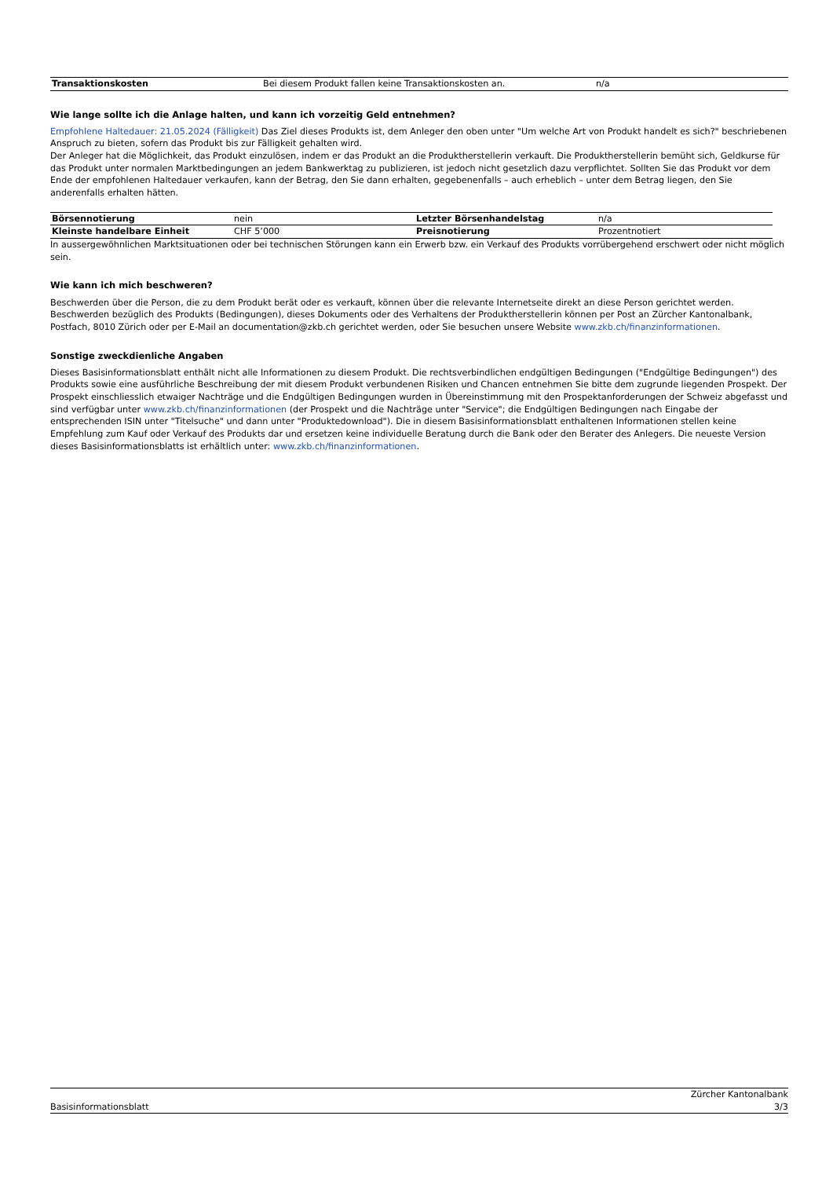| Transaktionskosten | Bei diesem Produkt fallen keine Transaktionskosten an. | n/a |
Wie lange sollte ich die Anlage halten, und kann ich vorzeitig Geld entnehmen?
Empfohlene Haltedauer: 21.05.2024 (Fälligkeit) Das Ziel dieses Produkts ist, dem Anleger den oben unter "Um welche Art von Produkt handelt es sich?" beschriebenen Anspruch zu bieten, sofern das Produkt bis zur Fälligkeit gehalten wird.
Der Anleger hat die Möglichkeit, das Produkt einzulösen, indem er das Produkt an die Produktherstellerin verkauft. Die Produktherstellerin bemüht sich, Geldkurse für das Produkt unter normalen Marktbedingungen an jedem Bankwerktag zu publizieren, ist jedoch nicht gesetzlich dazu verpflichtet. Sollten Sie das Produkt vor dem Ende der empfohlenen Haltedauer verkaufen, kann der Betrag, den Sie dann erhalten, gegebenenfalls – auch erheblich – unter dem Betrag liegen, den Sie anderenfalls erhalten hätten.
| Börsennotierung | nein | Letzter Börsenhandelstag | n/a |
| Kleinste handelbare Einheit | CHF 5’000 | Preisnotierung | Prozentnotiert |
In aussergewöhnlichen Marktsituationen oder bei technischen Störungen kann ein Erwerb bzw. ein Verkauf des Produkts vorrübergehend erschwert oder nicht möglich sein.
Wie kann ich mich beschweren?
Beschwerden über die Person, die zu dem Produkt berät oder es verkauft, können über die relevante Internetseite direkt an diese Person gerichtet werden. Beschwerden bezüglich des Produkts (Bedingungen), dieses Dokuments oder des Verhaltens der Produktherstellerin können per Post an Zürcher Kantonalbank, Postfach, 8010 Zürich oder per E-Mail an documentation@zkb.ch gerichtet werden, oder Sie besuchen unsere Website www.zkb.ch/finanzinformationen.
Sonstige zweckdienliche Angaben
Dieses Basisinformationsblatt enthält nicht alle Informationen zu diesem Produkt. Die rechtsverbindlichen endgültigen Bedingungen ("Endgültige Bedingungen") des Produkts sowie eine ausführliche Beschreibung der mit diesem Produkt verbundenen Risiken und Chancen entnehmen Sie bitte dem zugrunde liegenden Prospekt. Der Prospekt einschliesslich etwaiger Nachträge und die Endgültigen Bedingungen wurden in Übereinstimmung mit den Prospektanforderungen der Schweiz abgefasst und sind verfügbar unter www.zkb.ch/finanzinformationen (der Prospekt und die Nachträge unter "Service"; die Endgültigen Bedingungen nach Eingabe der entsprechenden ISIN unter "Titelsuche" und dann unter "Produktedownload"). Die in diesem Basisinformationsblatt enthaltenen Informationen stellen keine Empfehlung zum Kauf oder Verkauf des Produkts dar und ersetzen keine individuelle Beratung durch die Bank oder den Berater des Anlegers. Die neueste Version dieses Basisinformationsblatts ist erhältlich unter: www.zkb.ch/finanzinformationen.
Basisinformationsblatt Zürcher Kantonalbank
3/3